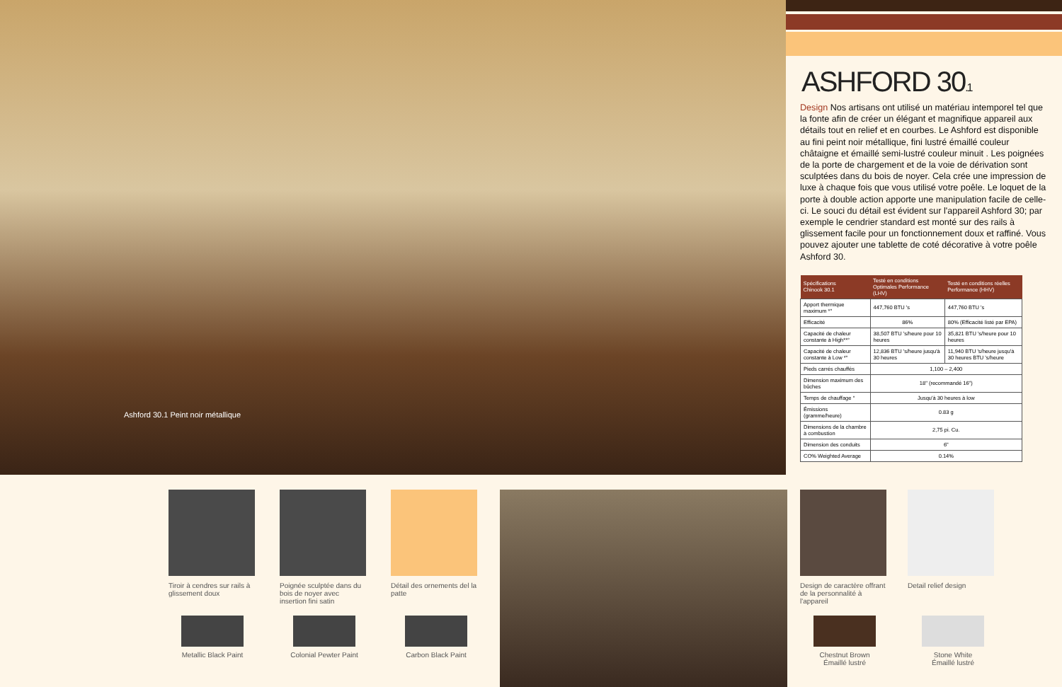Ashford 30.1 Peint noir métallique
ASHFORD 30.1
Design Nos artisans ont utilisé un matériau intemporel tel que la fonte afin de créer un élégant et magnifique appareil aux détails tout en relief et en courbes. Le Ashford est disponible au fini peint noir métallique, fini lustré émaillé couleur châtaigne et émaillé semi-lustré couleur minuit . Les poignées de la porte de chargement et de la voie de dérivation sont sculptées dans du bois de noyer. Cela crée une impression de luxe à chaque fois que vous utilisé votre poêle. Le loquet de la porte à double action apporte une manipulation facile de celle-ci. Le souci du détail est évident sur l'appareil Ashford 30; par exemple le cendrier standard est monté sur des rails à glissement facile pour un fonctionnement doux et raffiné. Vous pouvez ajouter une tablette de coté décorative à votre poêle Ashford 30.
| Spécifications Chinook 30.1 | Testé en conditions Optimales Performance (LHV) | Testé en conditions réelles Performance (HHV) |
| --- | --- | --- |
| Apport thermique maximum *° | 447,760 BTU 's | 447,760 BTU 's |
| Efficacité | 86% | 80% (Efficacité listé par EPA) |
| Capacité de chaleur constante à High**° | 38,507 BTU 's/heure pour 10 heures | 35,821 BTU 's/heure pour 10 heures |
| Capacité de chaleur constante à Low *° | 12,836 BTU 's/heure jusqu'à 30 heures | 11,940 BTU 's/heure jusqu'à 30 heures BTU 's/heure |
| Pieds carrés chauffés | 1,100 – 2,400 | |
| Dimension maximum des bûches | 18" (recommandé 16") | |
| Temps de chauffage ° | Jusqu'à 30 heures à low | |
| Émissions (gramme/heure) | 0.83 g | |
| Dimensions de la chambre à combustion | 2,75 pi. Cu. | |
| Dimension des conduits | 6" | |
| CO% Weighted Average | 0.14% | |
Tiroir à cendres sur rails à glissement doux
Poignée sculptée dans du bois de noyer avec insertion fini satin
Détail des ornements del la patte
Design de caractère offrant de la personnalité à l'appareil
Detail relief design
Metallic Black Paint
Colonial Pewter Paint
Carbon Black Paint
Chestnut Brown
Émaillé lustré
Stone White
Émaillé lustré